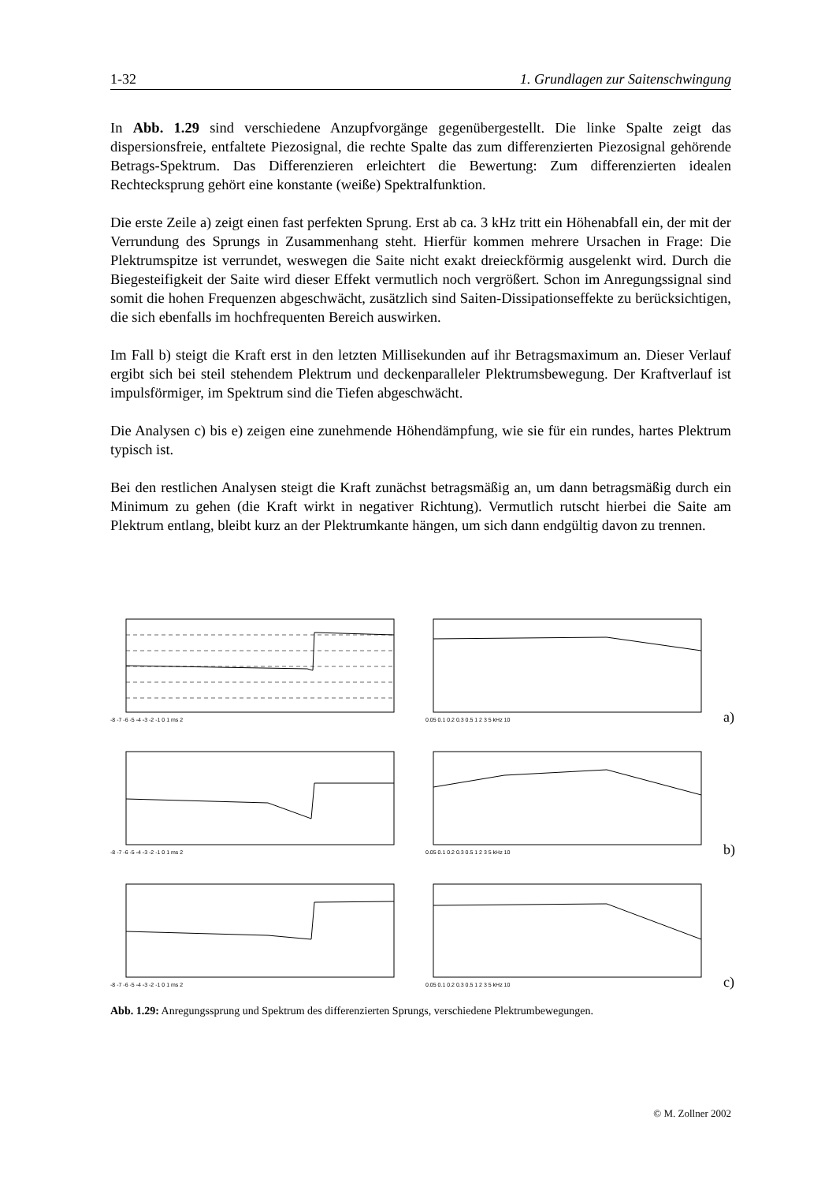1-32 1. Grundlagen zur Saitenschwingung
In Abb. 1.29 sind verschiedene Anzupfvorgänge gegenübergestellt. Die linke Spalte zeigt das dispersionsfreie, entfaltete Piezosignal, die rechte Spalte das zum differenzierten Piezosignal gehörende Betrags-Spektrum. Das Differenzieren erleichtert die Bewertung: Zum differenzierten idealen Rechtecksprung gehört eine konstante (weiße) Spektralfunktion.
Die erste Zeile a) zeigt einen fast perfekten Sprung. Erst ab ca. 3 kHz tritt ein Höhenabfall ein, der mit der Verrundung des Sprungs in Zusammenhang steht. Hierfür kommen mehrere Ursachen in Frage: Die Plektrumspitze ist verrundet, weswegen die Saite nicht exakt dreieckförmig ausgelenkt wird. Durch die Biegesteifigkeit der Saite wird dieser Effekt vermutlich noch vergrößert. Schon im Anregungssignal sind somit die hohen Frequenzen abgeschwächt, zusätzlich sind Saiten-Dissipationseffekte zu berücksichtigen, die sich ebenfalls im hochfrequenten Bereich auswirken.
Im Fall b) steigt die Kraft erst in den letzten Millisekunden auf ihr Betragsmaximum an. Dieser Verlauf ergibt sich bei steil stehendem Plektrum und deckenparalleler Plektrumsbewegung. Der Kraftverlauf ist impulsförmiger, im Spektrum sind die Tiefen abgeschwächt.
Die Analysen c) bis e) zeigen eine zunehmende Höhendämpfung, wie sie für ein rundes, hartes Plektrum typisch ist.
Bei den restlichen Analysen steigt die Kraft zunächst betragsmäßig an, um dann betragsmäßig durch ein Minimum zu gehen (die Kraft wirkt in negativer Richtung). Vermutlich rutscht hierbei die Saite am Plektrum entlang, bleibt kurz an der Plektrumkante hängen, um sich dann endgültig davon zu trennen.
-8 -7 -6 -5 -4 -3 -2 -1 0 1 ms 2
0.05 0.1 0.2 0.3 0.5 1 2 3 5 kHz 10
a)
-8 -7 -6 -5 -4 -3 -2 -1 0 1 ms 2
0.05 0.1 0.2 0.3 0.5 1 2 3 5 kHz 10
b)
-8 -7 -6 -5 -4 -3 -2 -1 0 1 ms 2
0.05 0.1 0.2 0.3 0.5 1 2 3 5 kHz 10
c)
Abb. 1.29: Anregungssprung und Spektrum des differenzierten Sprungs, verschiedene Plektrumbewegungen.
© M. Zollner 2002